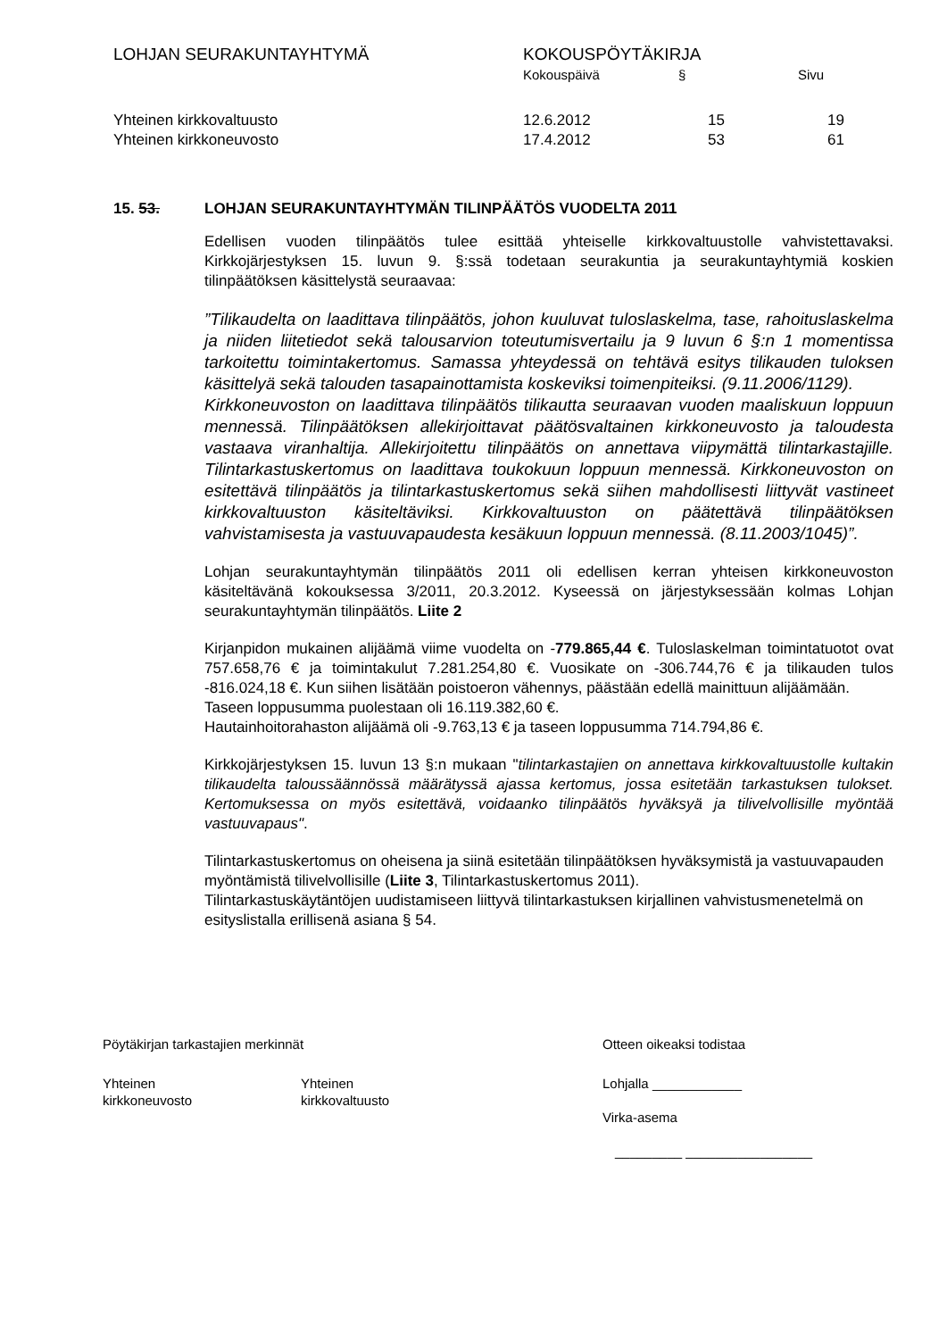LOHJAN SEURAKUNTAYHTYMÄ KOKOUSPÖYTÄKIRJA
| | Kokouspäivä | § | Sivu |
| Yhteinen kirkkovaltuusto | 12.6.2012 | 15 | 19 |
| Yhteinen kirkkoneuvosto | 17.4.2012 | 53 | 61 |
15. 53. LOHJAN SEURAKUNTAYHTYMÄN TILINPÄÄTÖS VUODELTA 2011
Edellisen vuoden tilinpäätös tulee esittää yhteiselle kirkkovaltuustolle vahvistettavaksi. Kirkkojärjestyksen 15. luvun 9. §:ssä todetaan seurakuntia ja seurakuntayhtymiä koskien tilinpäätöksen käsittelystä seuraavaa:
”Tilikaudelta on laadittava tilinpäätös, johon kuuluvat tuloslaskelma, tase, rahoituslaskelma ja niiden liitetiedot sekä talousarvion toteutumisvertailu ja 9 luvun 6 §:n 1 momentissa tarkoitettu toimintakertomus. Samassa yhteydessä on tehtävä esitys tilikauden tuloksen käsittelyä sekä talouden tasapainottamista koskeviksi toimenpiteiksi. (9.11.2006/1129).
Kirkkoneuvoston on laadittava tilinpäätös tilikautta seuraavan vuoden maaliskuun loppuun mennessä. Tilinpäätöksen allekirjoittavat päätösvaltainen kirkkoneuvosto ja taloudesta vastaava viranhaltija. Allekirjoitettu tilinpäätös on annettava viipymättä tilintarkastajille. Tilintarkastuskertomus on laadittava toukokuun loppuun mennessä. Kirkkoneuvoston on esitettävä tilinpäätös ja tilintarkastuskertomus sekä siihen mahdollisesti liittyvät vastineet kirkkovaltuuston käsiteltäviksi. Kirkkovaltuuston on päätettävä tilinpäätöksen vahvistamisesta ja vastuuvapaudesta kesäkuun loppuun mennessä. (8.11.2003/1045)”.
Lohjan seurakuntayhtymän tilinpäätös 2011 oli edellisen kerran yhteisen kirkkoneuvoston käsiteltävänä kokouksessa 3/2011, 20.3.2012. Kyseessä on järjestyksessään kolmas Lohjan seurakuntayhtymän tilinpäätös. Liite 2
Kirjanpidon mukainen alijäämä viime vuodelta on -779.865,44 €. Tuloslaskelman toimintatuotot ovat 757.658,76 € ja toimintakulut 7.281.254,80 €. Vuosikate on -306.744,76 € ja tilikauden tulos -816.024,18 €. Kun siihen lisätään poistoeron vähennys, päästään edellä mainittuun alijäämään.
Taseen loppusumma puolestaan oli 16.119.382,60 €.
Hautainhoitorahaston alijäämä oli -9.763,13 € ja taseen loppusumma 714.794,86 €.
Kirkkojärjestyksen 15. luvun 13 §:n mukaan "tilintarkastajien on annettava kirkkovaltuustolle kultakin tilikaudelta taloussäännössä määrätyssä ajassa kertomus, jossa esitetään tarkastuksen tulokset. Kertomuksessa on myös esitettävä, voidaanko tilinpäätös hyväksyä ja tilivelvollisille myöntää vastuuvapaus".
Tilintarkastuskertomus on oheisena ja siinä esitetään tilinpäätöksen hyväksymistä ja vastuuvapauden myöntämistä tilivelvollisille (Liite 3, Tilintarkastuskertomus 2011).
Tilintarkastuskäytäntöjen uudistamiseen liittyvä tilintarkastuksen kirjallinen vahvistusmenetelmä on esityslistalla erillisenä asiana § 54.
Pöytäkirjan tarkastajien merkinnät
Yhteinen
kirkkoneuvosto
Yhteinen
kirkkovaltuusto
Otteen oikeaksi todistaa
Lohjalla ____________
Virka-asema
_________ _________________